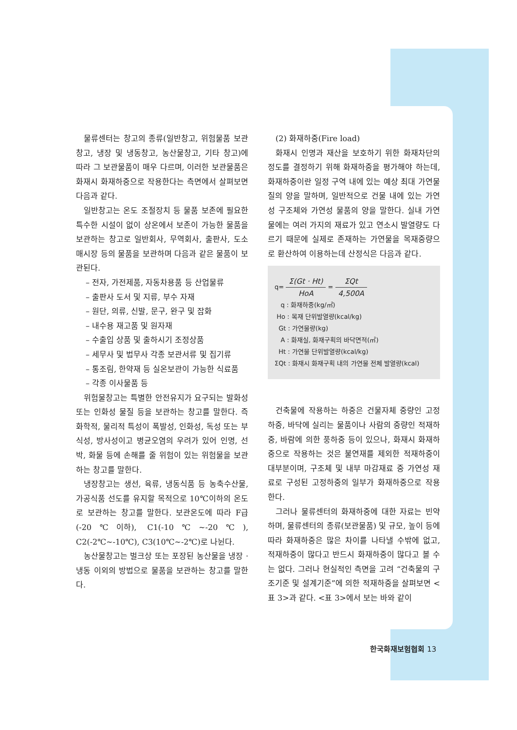물류센터는 창고의 종류(일반창고, 위험물품 보관창고, 냉장 및 냉동창고, 농산물창고, 기타 창고)에 따라 그 보관물품이 매우 다르며, 이러한 보관물품은 화재시 화재하중으로 작용한다는 측면에서 살펴보면 다음과 같다.
일반창고는 온도 조절장치 등 물품 보존에 필요한 특수한 시설이 없이 상온에서 보존이 가능한 물품을 보관하는 창고로 일반회사, 무역회사, 출판사, 도소매시장 등의 물품을 보관하며 다음과 같은 물품이 보관된다.
– 전자, 가전제품, 자동차용품 등 산업물류
– 출판사 도서 및 지류, 부수 자재
– 원단, 의류, 신발, 문구, 완구 및 잡화
– 내수용 재고품 및 원자재
– 수출입 상품 및 출하시기 조정상품
– 세무사 및 법무사 각종 보관서류 및 집기류
– 통조림, 한약재 등 실온보관이 가능한 식료품
– 각종 이사물품 등
위험물창고는 특별한 안전유지가 요구되는 발화성 또는 인화성 물질 등을 보관하는 창고를 말한다. 즉 화학적, 물리적 특성이 폭발성, 인화성, 독성 또는 부식성, 방사성이고 병균오염의 우려가 있어 인명, 선박, 화물 등에 손해를 줄 위험이 있는 위험물을 보관하는 창고를 말한다.
냉장창고는 생선, 육류, 냉동식품 등 농축수산물, 가공식품 선도를 유지할 목적으로 10℃이하의 온도로 보관하는 창고를 말한다. 보관온도에 따라 F급(-20℃이하), C1(-10℃~-20℃), C2(-2℃~-10℃), C3(10℃~-2℃)로 나뉜다.
농산물창고는 벌크상 또는 포장된 농산물을 냉장 · 냉동 이외의 방법으로 물품을 보관하는 창고를 말한다.
(2) 화재하중(Fire load)
화재시 인명과 재산을 보호하기 위한 화재차단의 정도를 결정하기 위해 화재하중을 평가해야 하는데, 화재하중이란 일정 구역 내에 있는 예상 최대 가연물질의 양을 말하며, 일반적으로 건물 내에 있는 가연성 구조체와 가연성 물품의 양을 말한다. 실내 가연물에는 여러 가지의 재료가 있고 연소시 발열량도 다르기 때문에 실제로 존재하는 가연물을 목재중량으로 환산하여 이용하는데 산정식은 다음과 같다.
q= Σ(Gt · Ht) HoA = ΣQt 4,500A
q : 화재하중(kg/㎡)
Ho : 목재 단위발열량(kcal/kg)
Gt : 가연물량(kg)
A : 화재실, 화재구획의 바닥면적(㎡)
Ht : 가연물 단위발열량(kcal/kg)
ΣQt : 화재시 화재구획 내의 가연물 전체 발열량(kcal)
건축물에 작용하는 하중은 건물자체 중량인 고정하중, 바닥에 실리는 물품이나 사람의 중량인 적재하중, 바람에 의한 풍하중 등이 있으나, 화재시 화재하중으로 작용하는 것은 불연재를 제외한 적재하중이 대부분이며, 구조체 및 내부 마감재료 중 가연성 재료로 구성된 고정하중의 일부가 화재하중으로 작용한다.
그러나 물류센터의 화재하중에 대한 자료는 빈약하며, 물류센터의 종류(보관물품) 및 규모, 높이 등에 따라 화재하중은 많은 차이를 나타낼 수밖에 없고, 적재하중이 많다고 반드시 화재하중이 많다고 볼 수는 없다. 그러나 현실적인 측면을 고려 “건축물의 구조기준 및 설계기준”에 의한 적재하중을 살펴보면 <표 3>과 같다. <표 3>에서 보는 바와 같이
한국화재보험협회 13